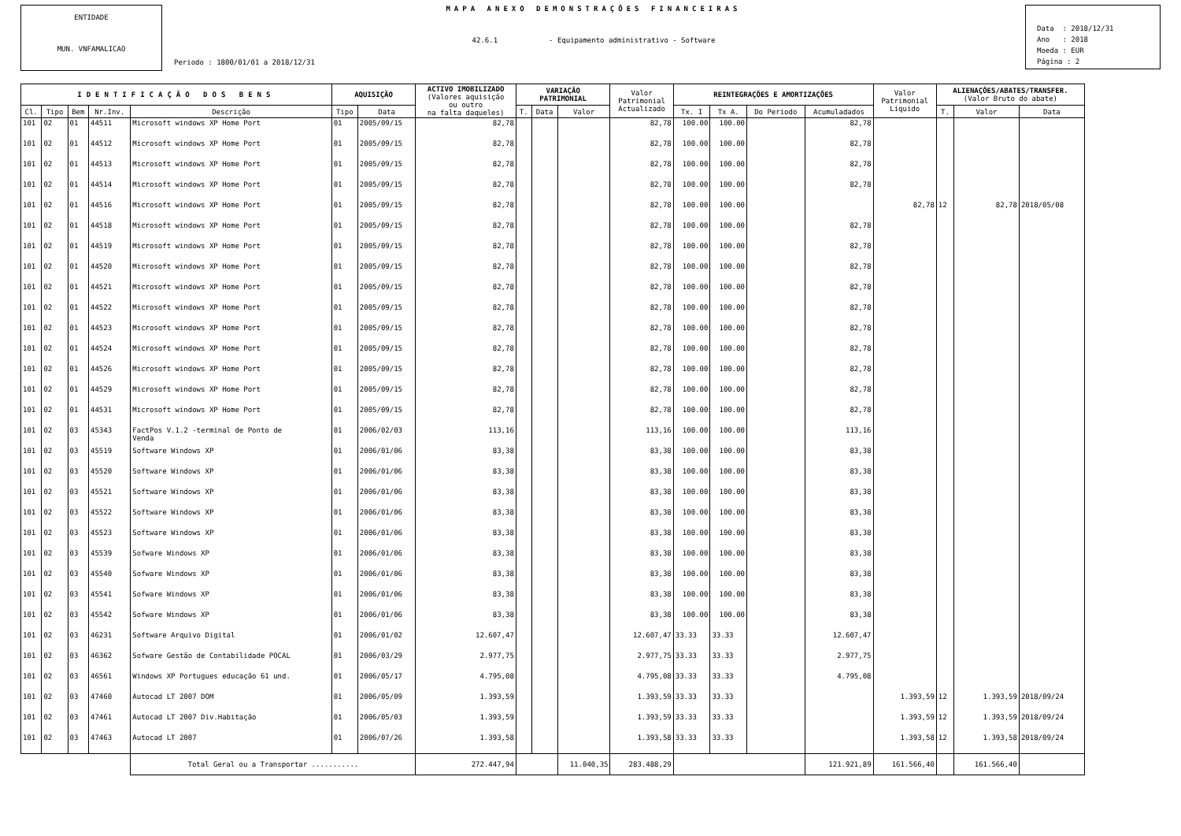ENTIDADE
MUN. VNFAMALICAO
MAPA ANEXO DEMONSTRAÇÕES FINANCEIRAS
42.6.1 - Equipamento administrativo - Software
Periodo : 1800/01/01 a 2018/12/31
Data : 2018/12/31
Ano : 2018
Moeda : EUR
Página : 2
| IDENTIFICAÇÃO DOS BENS | | | | | AQUISIÇÃO | | ACTIVO IMOBILIZADO (Valores aquisição ou outro na falta daqueles) | VARIAÇÃO PATRIMONIAL | | | Valor Patrimonial Actualizado | REINTEGRAÇÕES E AMORTIZAÇÕES | | | | Valor Patrimonial Liquido | ALIENAÇÕES/ABATES/TRANSFER. (Valor Bruto do abate) | | |
| --- | --- | --- | --- | --- | --- | --- | --- | --- | --- | --- | --- | --- | --- | --- | --- | --- | --- | --- | --- |
| Cl. | Tipo | Bem | Nr.Inv. | Descrição | Tipo | Data | | T. | Data | Valor | | Tx. I | Tx A. | Do Periodo | Acumuladados | | T. | Valor | Data |
| 101 | 02 | 01 | 44511 | Microsoft windows XP Home Port | 01 | 2005/09/15 | 82,78 | | | | 82,78 | 100.00 | 100.00 | | 82,78 | | | | |
| 101 | 02 | 01 | 44512 | Microsoft windows XP Home Port | 01 | 2005/09/15 | 82,78 | | | | 82,78 | 100.00 | 100.00 | | 82,78 | | | | |
| 101 | 02 | 01 | 44513 | Microsoft windows XP Home Port | 01 | 2005/09/15 | 82,78 | | | | 82,78 | 100.00 | 100.00 | | 82,78 | | | | |
| 101 | 02 | 01 | 44514 | Microsoft windows XP Home Port | 01 | 2005/09/15 | 82,78 | | | | 82,78 | 100.00 | 100.00 | | 82,78 | | | | |
| 101 | 02 | 01 | 44516 | Microsoft windows XP Home Port | 01 | 2005/09/15 | 82,78 | | | | 82,78 | 100.00 | 100.00 | | | 82,78 | 12 | 82,78 | 2018/05/08 |
| 101 | 02 | 01 | 44518 | Microsoft windows XP Home Port | 01 | 2005/09/15 | 82,78 | | | | 82,78 | 100.00 | 100.00 | | 82,78 | | | | |
| 101 | 02 | 01 | 44519 | Microsoft windows XP Home Port | 01 | 2005/09/15 | 82,78 | | | | 82,78 | 100.00 | 100.00 | | 82,78 | | | | |
| 101 | 02 | 01 | 44520 | Microsoft windows XP Home Port | 01 | 2005/09/15 | 82,78 | | | | 82,78 | 100.00 | 100.00 | | 82,78 | | | | |
| 101 | 02 | 01 | 44521 | Microsoft windows XP Home Port | 01 | 2005/09/15 | 82,78 | | | | 82,78 | 100.00 | 100.00 | | 82,78 | | | | |
| 101 | 02 | 01 | 44522 | Microsoft windows XP Home Port | 01 | 2005/09/15 | 82,78 | | | | 82,78 | 100.00 | 100.00 | | 82,78 | | | | |
| 101 | 02 | 01 | 44523 | Microsoft windows XP Home Port | 01 | 2005/09/15 | 82,78 | | | | 82,78 | 100.00 | 100.00 | | 82,78 | | | | |
| 101 | 02 | 01 | 44524 | Microsoft windows XP Home Port | 01 | 2005/09/15 | 82,78 | | | | 82,78 | 100.00 | 100.00 | | 82,78 | | | | |
| 101 | 02 | 01 | 44526 | Microsoft windows XP Home Port | 01 | 2005/09/15 | 82,78 | | | | 82,78 | 100.00 | 100.00 | | 82,78 | | | | |
| 101 | 02 | 01 | 44529 | Microsoft windows XP Home Port | 01 | 2005/09/15 | 82,78 | | | | 82,78 | 100.00 | 100.00 | | 82,78 | | | | |
| 101 | 02 | 01 | 44531 | Microsoft windows XP Home Port | 01 | 2005/09/15 | 82,78 | | | | 82,78 | 100.00 | 100.00 | | 82,78 | | | | |
| 101 | 02 | 03 | 45343 | FactPos V.1.2 -terminal de Ponto de Venda | 01 | 2006/02/03 | 113,16 | | | | 113,16 | 100.00 | 100.00 | | 113,16 | | | | |
| 101 | 02 | 03 | 45519 | Software Windows XP | 01 | 2006/01/06 | 83,38 | | | | 83,38 | 100.00 | 100.00 | | 83,38 | | | | |
| 101 | 02 | 03 | 45520 | Software Windows XP | 01 | 2006/01/06 | 83,38 | | | | 83,38 | 100.00 | 100.00 | | 83,38 | | | | |
| 101 | 02 | 03 | 45521 | Software Windows XP | 01 | 2006/01/06 | 83,38 | | | | 83,38 | 100.00 | 100.00 | | 83,38 | | | | |
| 101 | 02 | 03 | 45522 | Software Windows XP | 01 | 2006/01/06 | 83,38 | | | | 83,38 | 100.00 | 100.00 | | 83,38 | | | | |
| 101 | 02 | 03 | 45523 | Software Windows XP | 01 | 2006/01/06 | 83,38 | | | | 83,38 | 100.00 | 100.00 | | 83,38 | | | | |
| 101 | 02 | 03 | 45539 | Sofware Windows XP | 01 | 2006/01/06 | 83,38 | | | | 83,38 | 100.00 | 100.00 | | 83,38 | | | | |
| 101 | 02 | 03 | 45540 | Sofware Windows XP | 01 | 2006/01/06 | 83,38 | | | | 83,38 | 100.00 | 100.00 | | 83,38 | | | | |
| 101 | 02 | 03 | 45541 | Sofware Windows XP | 01 | 2006/01/06 | 83,38 | | | | 83,38 | 100.00 | 100.00 | | 83,38 | | | | |
| 101 | 02 | 03 | 45542 | Sofware Windows XP | 01 | 2006/01/06 | 83,38 | | | | 83,38 | 100.00 | 100.00 | | 83,38 | | | | |
| 101 | 02 | 03 | 46231 | Software Arquivo Digital | 01 | 2006/01/02 | 12.607,47 | | | | 12.607,47 | 33.33 | 33.33 | | 12.607,47 | | | | |
| 101 | 02 | 03 | 46362 | Sofware Gestão de Contabilidade POCAL | 01 | 2006/03/29 | 2.977,75 | | | | 2.977,75 | 33.33 | 33.33 | | 2.977,75 | | | | |
| 101 | 02 | 03 | 46561 | Windows XP Portugues educação 61 und. | 01 | 2006/05/17 | 4.795,08 | | | | 4.795,08 | 33.33 | 33.33 | | 4.795,08 | | | | |
| 101 | 02 | 03 | 47460 | Autocad LT 2007 DOM | 01 | 2006/05/09 | 1.393,59 | | | | 1.393,59 | 33.33 | 33.33 | | | 1.393,59 | 12 | 1.393,59 | 2018/09/24 |
| 101 | 02 | 03 | 47461 | Autocad LT 2007 Div.Habitação | 01 | 2006/05/03 | 1.393,59 | | | | 1.393,59 | 33.33 | 33.33 | | | 1.393,59 | 12 | 1.393,59 | 2018/09/24 |
| 101 | 02 | 03 | 47463 | Autocad LT 2007 | 01 | 2006/07/26 | 1.393,58 | | | | 1.393,58 | 33.33 | 33.33 | | | 1.393,58 | 12 | 1.393,58 | 2018/09/24 |
| | | | | Total Geral ou a Transportar ........... | | | 272.447,94 | | | 11.040,35 | 283.488,29 | | | | 121.921,89 | 161.566,40 | | 161.566,40 | |